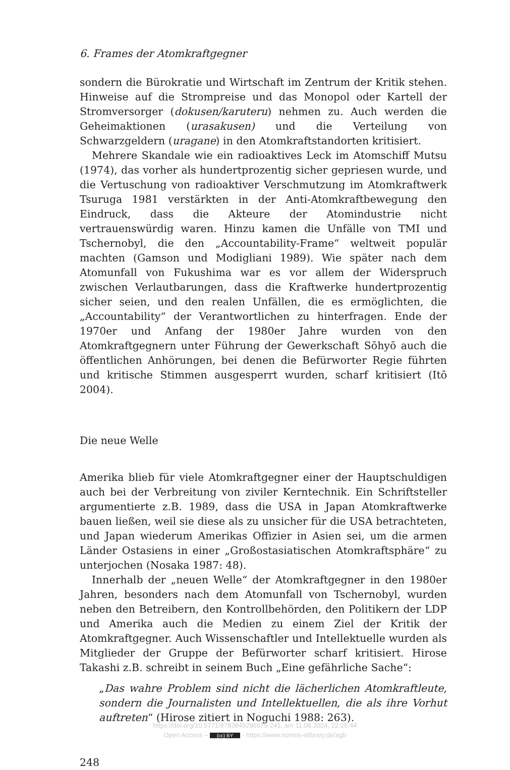6. Frames der Atomkraftgegner
sondern die Bürokratie und Wirtschaft im Zentrum der Kritik stehen. Hinweise auf die Strompreise und das Monopol oder Kartell der Stromversorger (dokusen/karuteru) nehmen zu. Auch werden die Geheimaktionen (urasakusen) und die Verteilung von Schwarzgeldern (uragane) in den Atomkraftstandorten kritisiert.
Mehrere Skandale wie ein radioaktives Leck im Atomschiff Mutsu (1974), das vorher als hundertprozentig sicher gepriesen wurde, und die Vertuschung von radioaktiver Verschmutzung im Atomkraftwerk Tsuruga 1981 verstärkten in der Anti-Atomkraftbewegung den Eindruck, dass die Akteure der Atomindustrie nicht vertrauenswürdig waren. Hinzu kamen die Unfälle von TMI und Tschernobyl, die den „Accountability-Frame“ weltweit populär machten (Gamson und Modigliani 1989). Wie später nach dem Atomunfall von Fukushima war es vor allem der Widerspruch zwischen Verlautbarungen, dass die Kraftwerke hundertprozentig sicher seien, und den realen Unfällen, die es ermöglichten, die „Accountability“ der Verantwortlichen zu hinterfragen. Ende der 1970er und Anfang der 1980er Jahre wurden von den Atomkraftgegnern unter Führung der Gewerkschaft Sōhyō auch die öffentlichen Anhörungen, bei denen die Befürworter Regie führten und kritische Stimmen ausgesperrt wurden, scharf kritisiert (Itō 2004).
Die neue Welle
Amerika blieb für viele Atomkraftgegner einer der Hauptschuldigen auch bei der Verbreitung von ziviler Kerntechnik. Ein Schriftsteller argumentierte z.B. 1989, dass die USA in Japan Atomkraftwerke bauen ließen, weil sie diese als zu unsicher für die USA betrachteten, und Japan wiederum Amerikas Offizier in Asien sei, um die armen Länder Ostasiens in einer „Großostasiatischen Atomkraftsphäre“ zu unterjochen (Nosaka 1987: 48).
Innerhalb der „neuen Welle“ der Atomkraftgegner in den 1980er Jahren, besonders nach dem Atomunfall von Tschernobyl, wurden neben den Betreibern, den Kontrollbehörden, den Politikern der LDP und Amerika auch die Medien zu einem Ziel der Kritik der Atomkraftgegner. Auch Wissenschaftler und Intellektuelle wurden als Mitglieder der Gruppe der Befürworter scharf kritisiert. Hirose Takashi z.B. schreibt in seinem Buch „Eine gefährliche Sache“:
„Das wahre Problem sind nicht die lächerlichen Atomkraftleute, sondern die Journalisten und Intellektuellen, die als ihre Vorhut auftreten“ (Hirose zitiert in Noguchi 1988: 263).
248
https://doi.org/10.5771/9783845296975-241, am 11.08.2024, 22:25:44
Open Access – (cc) BY - https://www.nomos-elibrary.de/agb